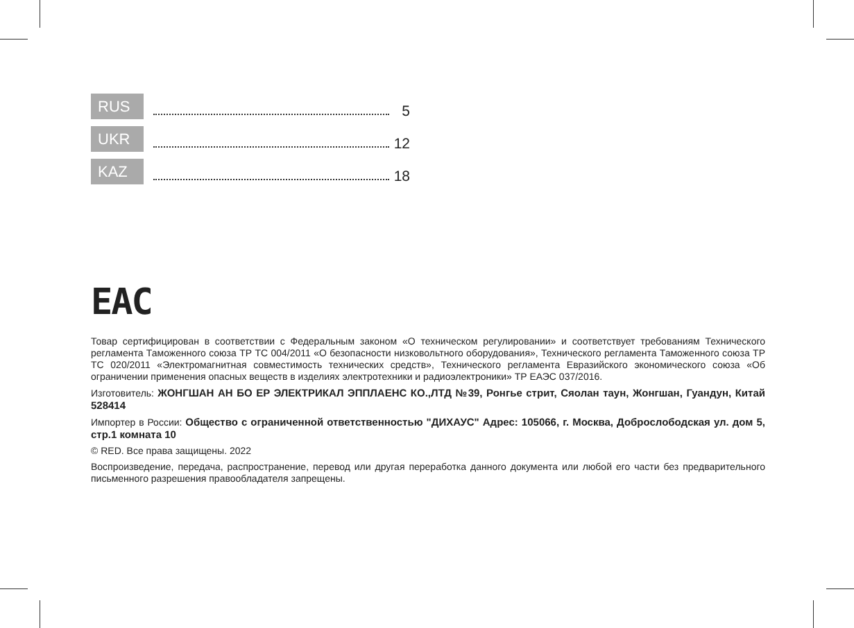RUS 5
UKR 12
KAZ 18
EAC
Товар сертифицирован в соответствии с Федеральным законом «О техническом регулировании» и соответствует требованиям Технического регламента Таможенного союза ТР ТС 004/2011 «О безопасности низковольтного оборудования», Технического регламента Таможенного союза ТР ТС 020/2011 «Электромагнитная совместимость технических средств», Технического регламента Евразийского экономического союза «Об ограничении применения опасных веществ в изделиях электротехники и радиоэлектроники» ТР ЕАЭС 037/2016.
Изготовитель: ЖОНГШАН АН БО ЕР ЭЛЕКТРИКАЛ ЭППЛАЕНС КО.,ЛТД №39, Ронгье стрит, Сяолан таун, Жонгшан, Гуандун, Китай 528414
Импортер в России: Общество с ограниченной ответственностью "ДИХАУС" Адрес: 105066, г. Москва, Доброслободская ул. дом 5, стр.1 комната 10
© RED. Все права защищены. 2022
Воспроизведение, передача, распространение, перевод или другая переработка данного документа или любой его части без предварительного письменного разрешения правообладателя запрещены.